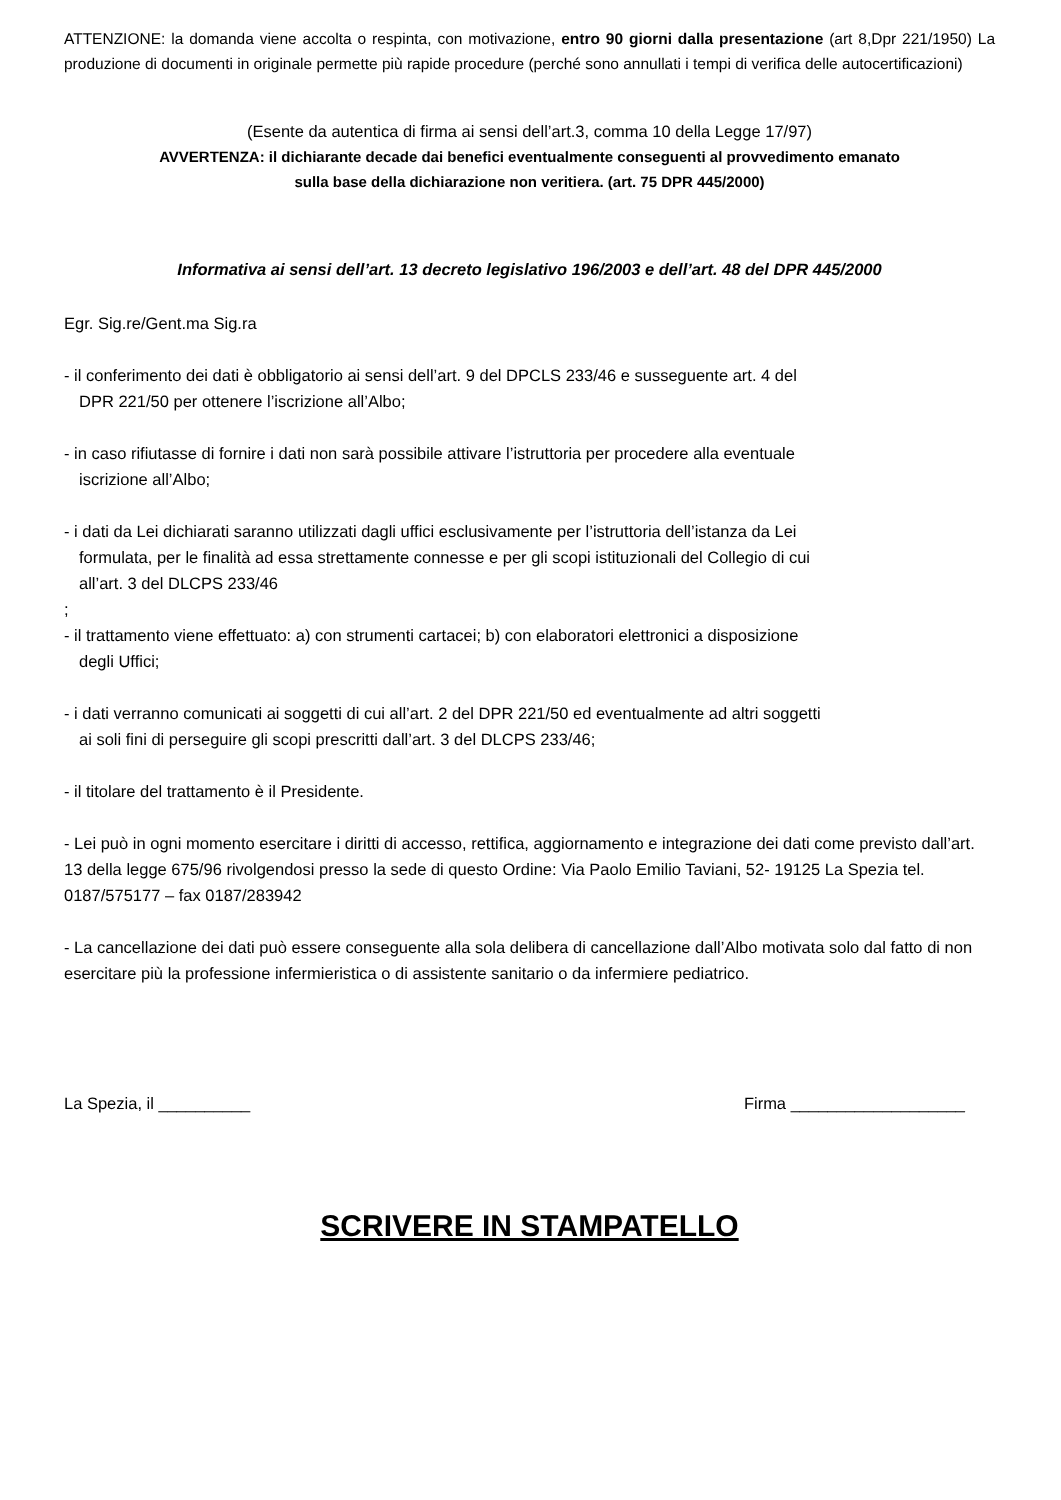ATTENZIONE: la domanda viene accolta o respinta, con motivazione, entro 90 giorni dalla presentazione (art 8,Dpr 221/1950) La produzione di documenti in originale permette più rapide procedure (perché sono annullati i tempi di verifica delle autocertificazioni)
(Esente da autentica di firma ai sensi dell’art.3, comma 10 della Legge 17/97)
AVVERTENZA: il dichiarante decade dai benefici eventualmente conseguenti al provvedimento emanato
sulla base della dichiarazione non veritiera. (art. 75 DPR 445/2000)
Informativa ai sensi dell’art. 13 decreto legislativo 196/2003 e dell’art. 48 del DPR 445/2000
Egr. Sig.re/Gent.ma Sig.ra
- il conferimento dei dati è obbligatorio ai sensi dell’art. 9 del DPCLS 233/46 e susseguente art. 4 del
DPR 221/50 per ottenere l’iscrizione all’Albo;
- in caso rifiutasse di fornire i dati non sarà possibile attivare l’istruttoria per procedere alla eventuale
iscrizione all’Albo;
- i dati da Lei dichiarati saranno utilizzati dagli uffici esclusivamente per l’istruttoria dell’istanza da Lei
formulata, per le finalità ad essa strettamente connesse e per gli scopi istituzionali del Collegio di cui
all’art. 3 del DLCPS 233/46
;
- il trattamento viene effettuato: a) con strumenti cartacei; b) con elaboratori elettronici a disposizione
degli Uffici;
- i dati verranno comunicati ai soggetti di cui all’art. 2 del DPR 221/50 ed eventualmente ad altri soggetti
ai soli fini di perseguire gli scopi prescritti dall’art. 3 del DLCPS 233/46;
- il titolare del trattamento è il Presidente.
- Lei può in ogni momento esercitare i diritti di accesso, rettifica, aggiornamento e integrazione dei dati come previsto dall’art. 13 della legge 675/96 rivolgendosi presso la sede di questo Ordine: Via Paolo Emilio Taviani, 52- 19125 La Spezia tel. 0187/575177 – fax 0187/283942
- La cancellazione dei dati può essere conseguente alla sola delibera di cancellazione dall’Albo motivata solo dal fatto di non esercitare più la professione infermieristica o di assistente sanitario o da infermiere pediatrico.
La Spezia, il __________ Firma ___________________
SCRIVERE IN STAMPATELLO